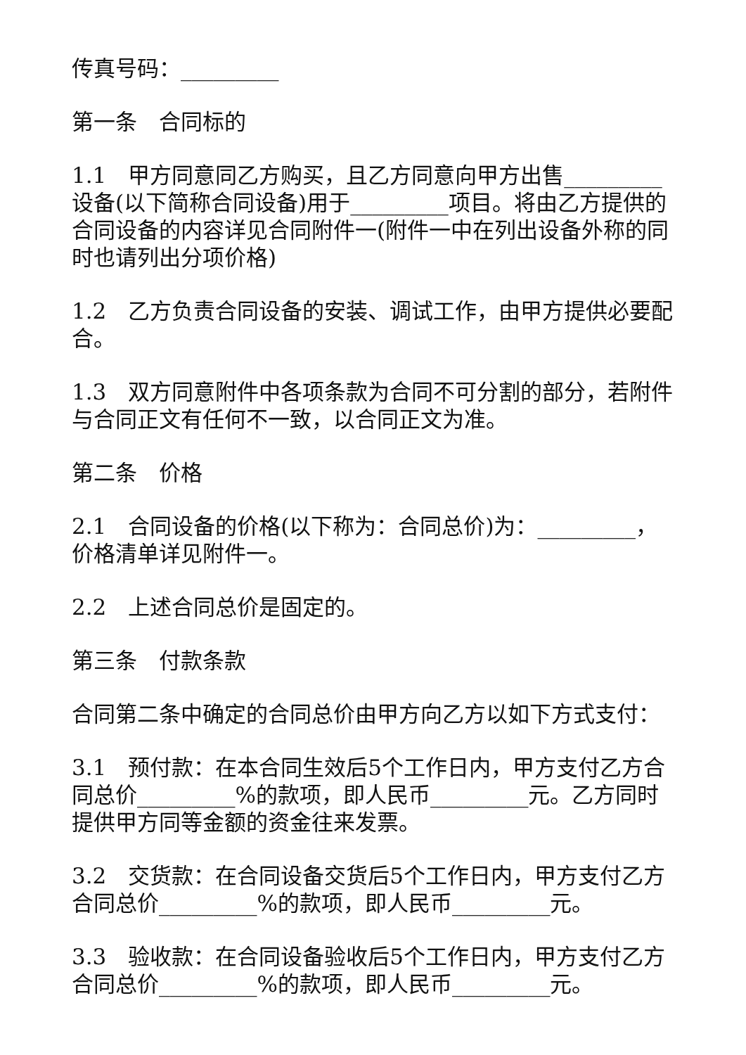传真号码：_________
第一条　合同标的
1.1　甲方同意同乙方购买，且乙方同意向甲方出售_________设备(以下简称合同设备)用于_________项目。将由乙方提供的合同设备的内容详见合同附件一(附件一中在列出设备外称的同时也请列出分项价格)
1.2　乙方负责合同设备的安装、调试工作，由甲方提供必要配合。
1.3　双方同意附件中各项条款为合同不可分割的部分，若附件与合同正文有任何不一致，以合同正文为准。
第二条　价格
2.1　合同设备的价格(以下称为：合同总价)为：_________，价格清单详见附件一。
2.2　上述合同总价是固定的。
第三条　付款条款
合同第二条中确定的合同总价由甲方向乙方以如下方式支付：
3.1　预付款：在本合同生效后5个工作日内，甲方支付乙方合同总价_________%的款项，即人民币_________元。乙方同时提供甲方同等金额的资金往来发票。
3.2　交货款：在合同设备交货后5个工作日内，甲方支付乙方合同总价_________%的款项，即人民币_________元。
3.3　验收款：在合同设备验收后5个工作日内，甲方支付乙方合同总价_________%的款项，即人民币_________元。